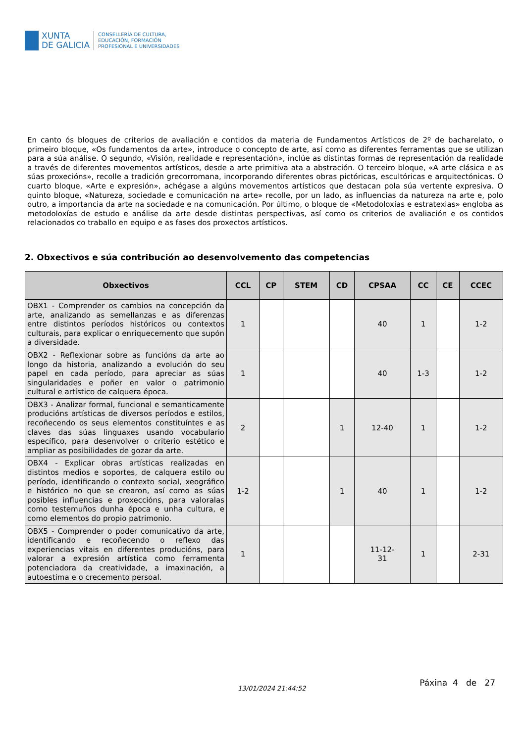XUNTA
DE GALICIA
CONSELLERÍA DE CULTURA,
EDUCACIÓN, FORMACIÓN
PROFESIONAL E UNIVERSIDADES
En canto ós bloques de criterios de avaliación e contidos da materia de Fundamentos Artísticos de 2º de bacharelato, o primeiro bloque, «Os fundamentos da arte», introduce o concepto de arte, así como as diferentes ferramentas que se utilizan para a súa análise. O segundo, «Visión, realidade e representación», inclúe as distintas formas de representación da realidade a través de diferentes movementos artísticos, desde a arte primitiva ata a abstración. O terceiro bloque, «A arte clásica e as súas proxecións», recolle a tradición grecorromana, incorporando diferentes obras pictóricas, escultóricas e arquitectónicas. O cuarto bloque, «Arte e expresión», achégase a algúns movementos artísticos que destacan pola súa vertente expresiva. O quinto bloque, «Natureza, sociedade e comunicación na arte» recolle, por un lado, as influencias da natureza na arte e, polo outro, a importancia da arte na sociedade e na comunicación. Por último, o bloque de «Metodoloxías e estratexias» engloba as metodoloxías de estudo e análise da arte desde distintas perspectivas, así como os criterios de avaliación e os contidos relacionados co traballo en equipo e as fases dos proxectos artísticos.
2. Obxectivos e súa contribución ao desenvolvemento das competencias
| Obxectivos | CCL | CP | STEM | CD | CPSAA | CC | CE | CCEC |
| --- | --- | --- | --- | --- | --- | --- | --- | --- |
| OBX1 - Comprender os cambios na concepción da arte, analizando as semellanzas e as diferenzas entre distintos períodos históricos ou contextos culturais, para explicar o enriquecemento que supón a diversidade. | 1 | | | | 40 | 1 | | 1-2 |
| OBX2 - Reflexionar sobre as funcións da arte ao longo da historia, analizando a evolución do seu papel en cada período, para apreciar as súas singularidades e poñer en valor o patrimonio cultural e artístico de calquera época. | 1 | | | | 40 | 1-3 | | 1-2 |
| OBX3 - Analizar formal, funcional e semanticamente producións artísticas de diversos períodos e estilos, recoñecendo os seus elementos constituíntes e as claves das súas linguaxes usando vocabulario específico, para desenvolver o criterio estético e ampliar as posibilidades de gozar da arte. | 2 | | | 1 | 12-40 | 1 | | 1-2 |
| OBX4 - Explicar obras artísticas realizadas en distintos medios e soportes, de calquera estilo ou período, identificando o contexto social, xeográfico e histórico no que se crearon, así como as súas posibles influencias e proxeccións, para valoralas como testemuños dunha época e unha cultura, e como elementos do propio patrimonio. | 1-2 | | | 1 | 40 | 1 | | 1-2 |
| OBX5 - Comprender o poder comunicativo da arte, identificando e recoñecendo o reflexo das experiencias vitais en diferentes producións, para valorar a expresión artística como ferramenta potenciadora da creatividade, a imaxinación, a autoestima e o crecemento persoal. | 1 | | | | 11-12- 31 | 1 | | 2-31 |
13/01/2024 21:44:52 Páxina 4 de 27